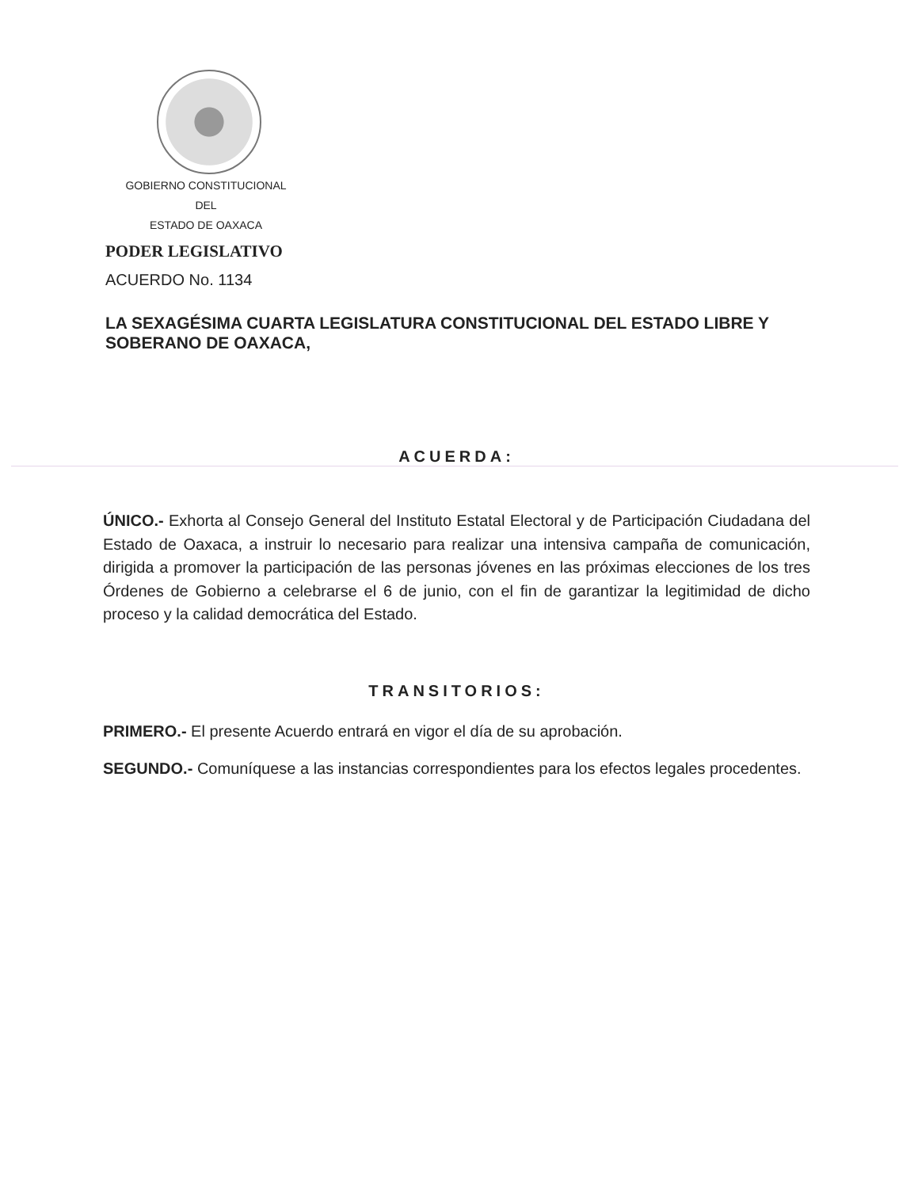GOBIERNO CONSTITUCIONAL
DEL
ESTADO DE OAXACA
PODER LEGISLATIVO
ACUERDO No. 1134
LA SEXAGÉSIMA CUARTA LEGISLATURA CONSTITUCIONAL DEL ESTADO LIBRE Y SOBERANO DE OAXACA,
ACUERDA:
ÚNICO.- Exhorta al Consejo General del Instituto Estatal Electoral y de Participación Ciudadana del Estado de Oaxaca, a instruir lo necesario para realizar una intensiva campaña de comunicación, dirigida a promover la participación de las personas jóvenes en las próximas elecciones de los tres Órdenes de Gobierno a celebrarse el 6 de junio, con el fin de garantizar la legitimidad de dicho proceso y la calidad democrática del Estado.
TRANSITORIOS:
PRIMERO.- El presente Acuerdo entrará en vigor el día de su aprobación.
SEGUNDO.- Comuníquese a las instancias correspondientes para los efectos legales procedentes.